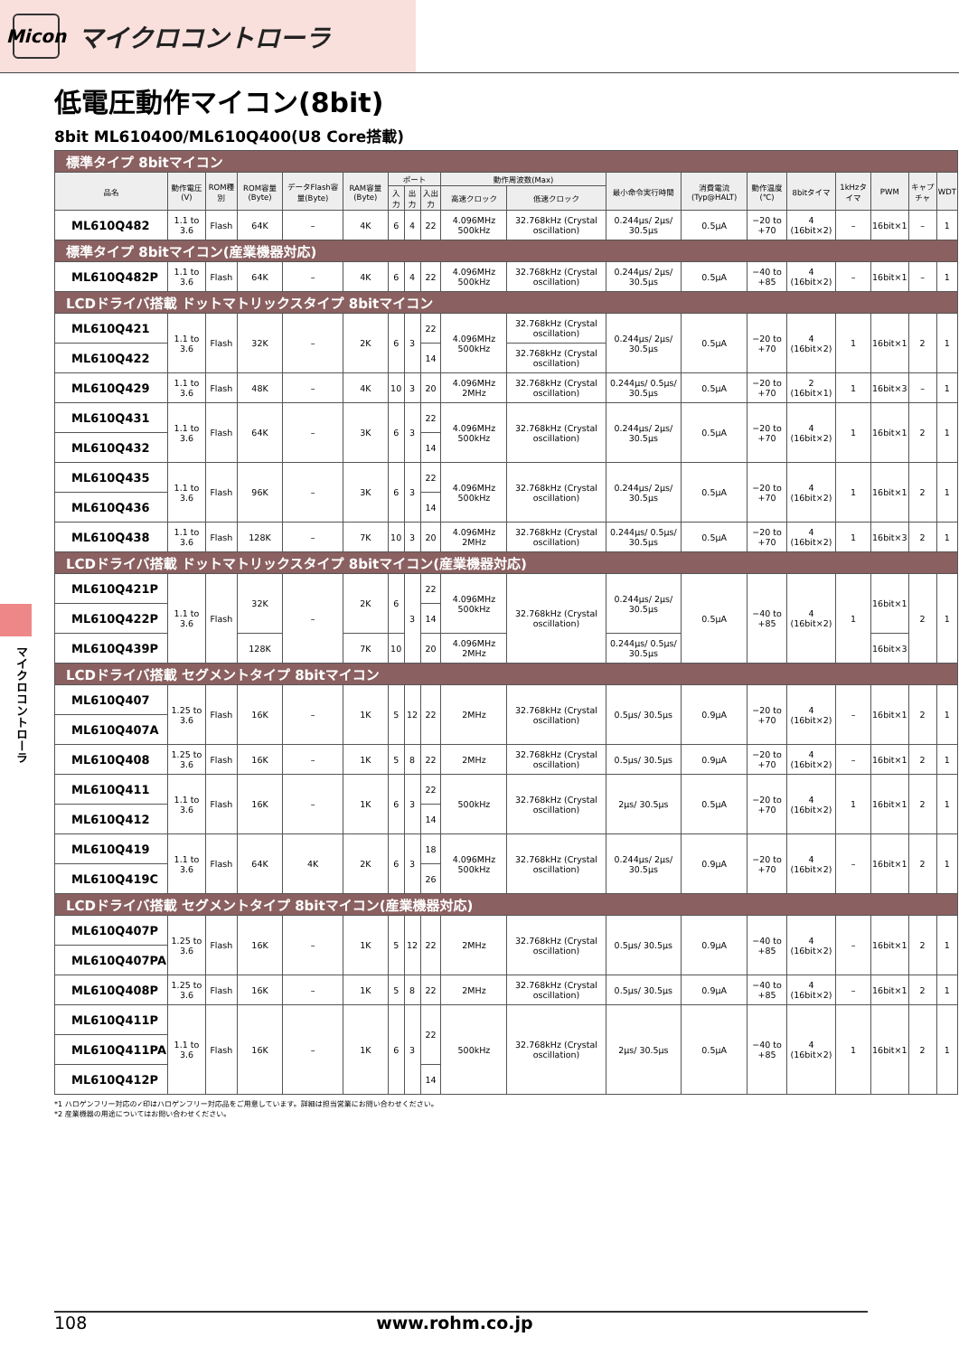Micon
マイクロコントローラ
低電圧動作マイコン(8bit)
8bit ML610400/ML610Q400(U8 Core搭載)
| 標準タイプ 8bitマイコン | | | | | | | | | | | | | | | | | | |
| 品名 | 動作電圧(V) | ROM種別 | ROM容量(Byte) | データFlash容量(Byte) | RAM容量(Byte) | ポート | | | 動作周波数(Max) | | 最小命令実行時間 | 消費電流(Typ@HALT) | 動作温度(℃) | 8bitタイマ | 1kHzタイマ | PWM | キャプチャ | WDT |
| | | | | | | 入力 | 出力 | 入出力 | 高速クロック | 低速クロック | | | | | | | | |
| ML610Q482 | 1.1 to 3.6 | Flash | 64K | – | 4K | 6 | 4 | 22 | 4.096MHz 500kHz | 32.768kHz (Crystal oscillation) | 0.244μs/ 2μs/ 30.5μs | 0.5μA | −20 to +70 | 4 (16bit×2) | – | 16bit×1 | – | 1 |
| 標準タイプ 8bitマイコン(産業機器対応) | | | | | | | | | | | | | | | | | | |
| ML610Q482P | 1.1 to 3.6 | Flash | 64K | – | 4K | 6 | 4 | 22 | 4.096MHz 500kHz | 32.768kHz (Crystal oscillation) | 0.244μs/ 2μs/ 30.5μs | 0.5μA | −40 to +85 | 4 (16bit×2) | – | 16bit×1 | – | 1 |
| LCDドライバ搭載 ドットマトリックスタイプ 8bitマイコン | | | | | | | | | | | | | | | | | | |
| ML610Q421 | 1.1 to 3.6 | Flash | 32K | – | 2K | 6 | 3 | 22 | 4.096MHz 500kHz | 32.768kHz (Crystal oscillation) | 0.244μs/ 2μs/ 30.5μs | 0.5μA | −20 to +70 | 4 (16bit×2) | 1 | 16bit×1 | 2 | 1 |
| ML610Q422 | | | | | | | | 14 | | 32.768kHz (Crystal oscillation) | | | | | | | | |
| ML610Q429 | 1.1 to 3.6 | Flash | 48K | – | 4K | 10 | 3 | 20 | 4.096MHz 2MHz | 32.768kHz (Crystal oscillation) | 0.244μs/ 0.5μs/ 30.5μs | 0.5μA | −20 to +70 | 2 (16bit×1) | 1 | 16bit×3 | – | 1 |
| ML610Q431 | 1.1 to 3.6 | Flash | 64K | – | 3K | 6 | 3 | 22 | 4.096MHz 500kHz | 32.768kHz (Crystal oscillation) | 0.244μs/ 2μs/ 30.5μs | 0.5μA | −20 to +70 | 4 (16bit×2) | 1 | 16bit×1 | 2 | 1 |
| ML610Q432 | | | | | | | | 14 | | | | | | | | | | |
| ML610Q435 | 1.1 to 3.6 | Flash | 96K | – | 3K | 6 | 3 | 22 | 4.096MHz 500kHz | 32.768kHz (Crystal oscillation) | 0.244μs/ 2μs/ 30.5μs | 0.5μA | −20 to +70 | 4 (16bit×2) | 1 | 16bit×1 | 2 | 1 |
| ML610Q436 | | | | | | | | 14 | | | | | | | | | | |
| ML610Q438 | 1.1 to 3.6 | Flash | 128K | – | 7K | 10 | 3 | 20 | 4.096MHz 2MHz | 32.768kHz (Crystal oscillation) | 0.244μs/ 0.5μs/ 30.5μs | 0.5μA | −20 to +70 | 4 (16bit×2) | 1 | 16bit×3 | 2 | 1 |
| LCDドライバ搭載 ドットマトリックスタイプ 8bitマイコン(産業機器対応) | | | | | | | | | | | | | | | | | | |
| ML610Q421P | 1.1 to 3.6 | Flash | 32K | – | 2K | 6 | 3 | 22 | 4.096MHz 500kHz | 32.768kHz (Crystal oscillation) | 0.244μs/ 2μs/ 30.5μs | 0.5μA | −40 to +85 | 4 (16bit×2) | 1 | 16bit×1 | 2 | 1 |
| ML610Q422P | | | | | | | | 14 | | | | | | | | | | |
| ML610Q439P | | | 128K | | 7K | 10 | | 20 | 4.096MHz 2MHz | | 0.244μs/ 0.5μs/ 30.5μs | | | | | 16bit×3 | | |
| LCDドライバ搭載 セグメントタイプ 8bitマイコン | | | | | | | | | | | | | | | | | | |
| ML610Q407 | 1.25 to 3.6 | Flash | 16K | – | 1K | 5 | 12 | 22 | 2MHz | 32.768kHz (Crystal oscillation) | 0.5μs/ 30.5μs | 0.9μA | −20 to +70 | 4 (16bit×2) | – | 16bit×1 | 2 | 1 |
| ML610Q407A | | | | | | | | | | | | | | | | | | |
| ML610Q408 | 1.25 to 3.6 | Flash | 16K | – | 1K | 5 | 8 | 22 | 2MHz | 32.768kHz (Crystal oscillation) | 0.5μs/ 30.5μs | 0.9μA | −20 to +70 | 4 (16bit×2) | – | 16bit×1 | 2 | 1 |
| ML610Q411 | 1.1 to 3.6 | Flash | 16K | – | 1K | 6 | 3 | 22 | 500kHz | 32.768kHz (Crystal oscillation) | 2μs/ 30.5μs | 0.5μA | −20 to +70 | 4 (16bit×2) | 1 | 16bit×1 | 2 | 1 |
| ML610Q412 | | | | | | | | 14 | | | | | | | | | | |
| ML610Q419 | 1.1 to 3.6 | Flash | 64K | 4K | 2K | 6 | 3 | 18 | 4.096MHz 500kHz | 32.768kHz (Crystal oscillation) | 0.244μs/ 2μs/ 30.5μs | 0.9μA | −20 to +70 | 4 (16bit×2) | – | 16bit×1 | 2 | 1 |
| ML610Q419C | | | | | | | | 26 | | | | | | | | | | |
| LCDドライバ搭載 セグメントタイプ 8bitマイコン(産業機器対応) | | | | | | | | | | | | | | | | | | |
| ML610Q407P | 1.25 to 3.6 | Flash | 16K | – | 1K | 5 | 12 | 22 | 2MHz | 32.768kHz (Crystal oscillation) | 0.5μs/ 30.5μs | 0.9μA | −40 to +85 | 4 (16bit×2) | – | 16bit×1 | 2 | 1 |
| ML610Q407PA | | | | | | | | | | | | | | | | | | |
| ML610Q408P | 1.25 to 3.6 | Flash | 16K | – | 1K | 5 | 8 | 22 | 2MHz | 32.768kHz (Crystal oscillation) | 0.5μs/ 30.5μs | 0.9μA | −40 to +85 | 4 (16bit×2) | – | 16bit×1 | 2 | 1 |
| ML610Q411P | 1.1 to 3.6 | Flash | 16K | – | 1K | 6 | 3 | 22 | 500kHz | 32.768kHz (Crystal oscillation) | 2μs/ 30.5μs | 0.5μA | −40 to +85 | 4 (16bit×2) | 1 | 16bit×1 | 2 | 1 |
| ML610Q411PA | | | | | | | | | | | | | | | | | | |
| ML610Q412P | | | | | | | | 14 | | | | | | | | | | |
*1 ハロゲンフリー対応の✓印はハロゲンフリー対応品をご用意しています。詳細は担当営業にお問い合わせください。
*2 産業機器の用途についてはお問い合わせください。
マイクロコントローラ
108 www.rohm.co.jp